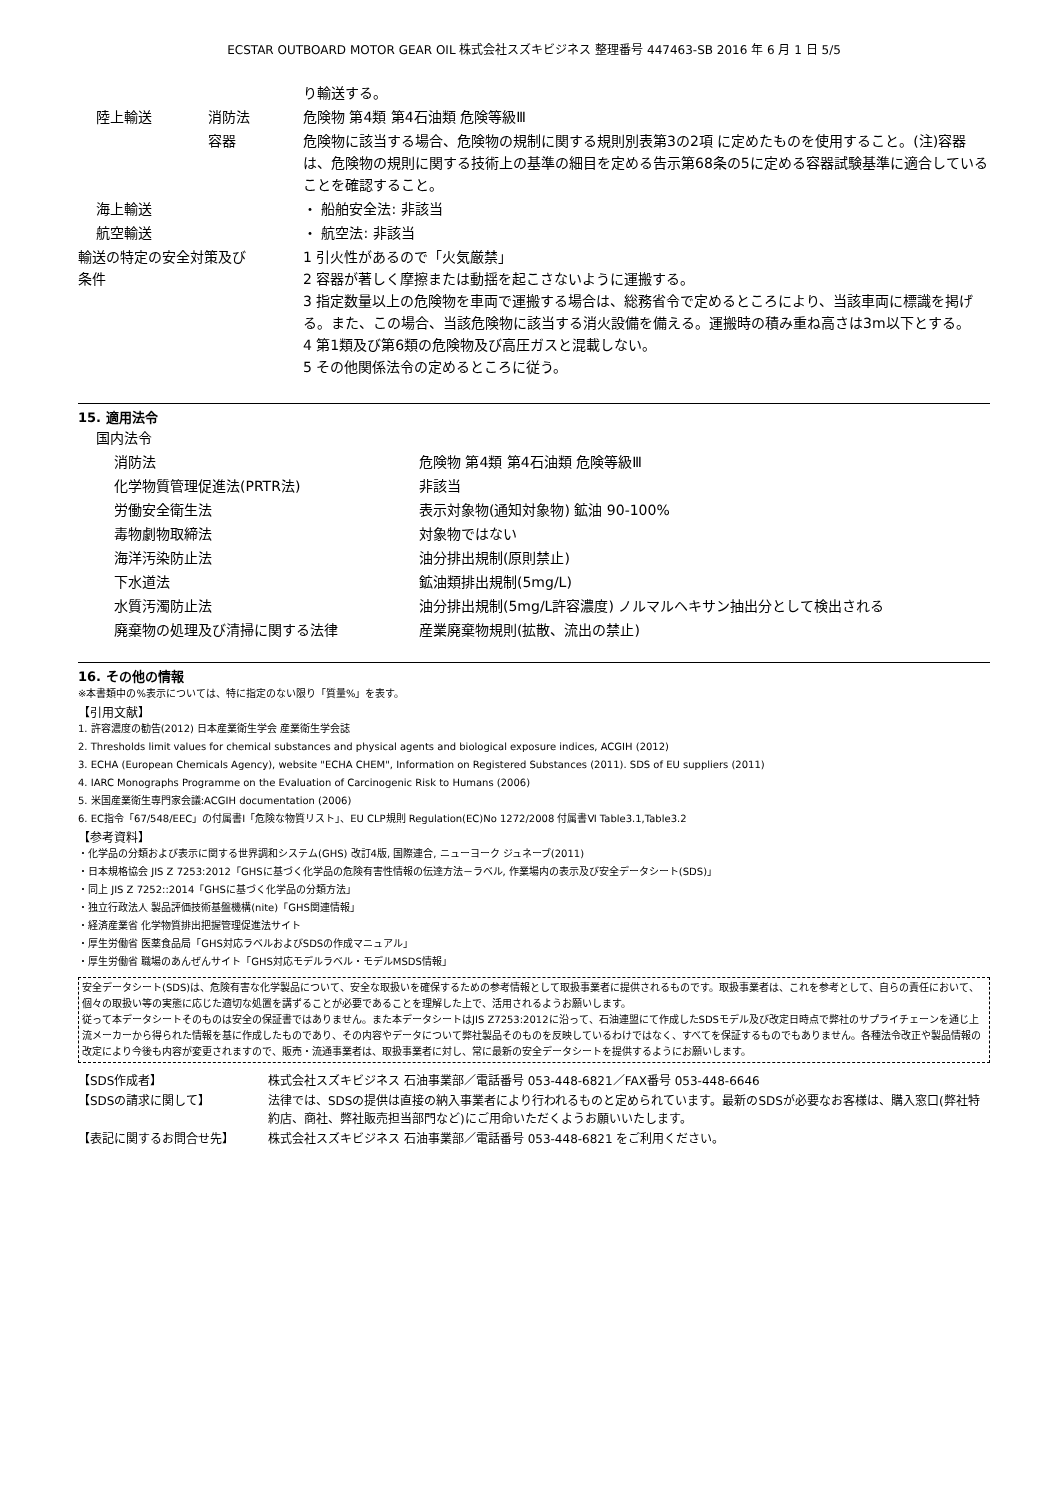ECSTAR OUTBOARD MOTOR GEAR OIL 株式会社スズキビジネス 整理番号 447463-SB 2016 年 6 月 1 日 5/5
| | | り輸送する。 |
| 陸上輸送 | 消防法 | 危険物 第4類 第4石油類 危険等級Ⅲ |
| | 容器 | 危険物に該当する場合、危険物の規制に関する規則別表第3の2項 に定めたものを使用すること。(注)容器は、危険物の規則に関する技術上の基準の細目を定める告示第68条の5に定める容器試験基準に適合していることを確認すること。 |
| 海上輸送 | | ・ 船舶安全法: 非該当 |
| 航空輸送 | | ・ 航空法: 非該当 |
| 輸送の特定の安全対策及び 条件 | | 1 引火性があるので「火気厳禁」 2 容器が著しく摩擦または動揺を起こさないように運搬する。 3 指定数量以上の危険物を車両で運搬する場合は、総務省令で定めるところにより、当該車両に標識を掲げる。また、この場合、当該危険物に該当する消火設備を備える。運搬時の積み重ね高さは3m以下とする。 4 第1類及び第6類の危険物及び高圧ガスと混載しない。 5 その他関係法令の定めるところに従う。 |
15. 適用法令
| 国内法令 | |
| 消防法 | 危険物 第4類 第4石油類 危険等級Ⅲ |
| 化学物質管理促進法(PRTR法) | 非該当 |
| 労働安全衛生法 | 表示対象物(通知対象物) 鉱油 90-100% |
| 毒物劇物取締法 | 対象物ではない |
| 海洋汚染防止法 | 油分排出規制(原則禁止) |
| 下水道法 | 鉱油類排出規制(5mg/L) |
| 水質汚濁防止法 | 油分排出規制(5mg/L許容濃度) ノルマルヘキサン抽出分として検出される |
| 廃棄物の処理及び清掃に関する法律 | 産業廃棄物規則(拡散、流出の禁止) |
16. その他の情報
※本書類中の%表示については、特に指定のない限り「質量%」を表す。
【引用文献】
1. 許容濃度の勧告(2012) 日本産業衛生学会 産業衛生学会誌
2. Thresholds limit values for chemical substances and physical agents and biological exposure indices, ACGIH (2012)
3. ECHA (European Chemicals Agency), website "ECHA CHEM", Information on Registered Substances (2011). SDS of EU suppliers (2011)
4. IARC Monographs Programme on the Evaluation of Carcinogenic Risk to Humans (2006)
5. 米国産業衛生専門家会議:ACGIH documentation (2006)
6. EC指令「67/548/EEC」の付属書Ⅰ「危険な物質リスト」、EU CLP規則 Regulation(EC)No 1272/2008 付属書Ⅵ Table3.1,Table3.2
【参考資料】
・化学品の分類および表示に関する世界調和システム(GHS) 改訂4版, 国際連合, ニューヨーク ジュネーブ(2011)
・日本規格協会 JIS Z 7253:2012「GHSに基づく化学品の危険有害性情報の伝達方法－ラベル, 作業場内の表示及び安全データシート(SDS)」
・同上 JIS Z 7252::2014「GHSに基づく化学品の分類方法」
・独立行政法人 製品評価技術基盤機構(nite)「GHS関連情報」
・経済産業省 化学物質排出把握管理促進法サイト
・厚生労働省 医薬食品局「GHS対応ラベルおよびSDSの作成マニュアル」
・厚生労働省 職場のあんぜんサイト「GHS対応モデルラベル・モデルMSDS情報」
安全データシート(SDS)は、危険有害な化学製品について、安全な取扱いを確保するための参考情報として取扱事業者に提供されるものです。取扱事業者は、これを参考として、自らの責任において、個々の取扱い等の実態に応じた適切な処置を講ずることが必要であることを理解した上で、活用されるようお願いします。
従って本データシートそのものは安全の保証書ではありません。また本データシートはJIS Z7253:2012に沿って、石油連盟にて作成したSDSモデル及び改定日時点で弊社のサプライチェーンを通じ上流メーカーから得られた情報を基に作成したものであり、その内容やデータについて弊社製品そのものを反映しているわけではなく、すべてを保証するものでもありません。各種法令改正や製品情報の改定により今後も内容が変更されますので、販売・流通事業者は、取扱事業者に対し、常に最新の安全データシートを提供するようにお願いします。
| 【SDS作成者】 | 株式会社スズキビジネス 石油事業部／電話番号 053-448-6821／FAX番号 053-448-6646 |
| 【SDSの請求に関して】 | 法律では、SDSの提供は直接の納入事業者により行われるものと定められています。最新のSDSが必要なお客様は、購入窓口(弊社特約店、商社、弊社販売担当部門など)にご用命いただくようお願いいたします。 |
| 【表記に関するお問合せ先】 | 株式会社スズキビジネス 石油事業部／電話番号 053-448-6821 をご利用ください。 |